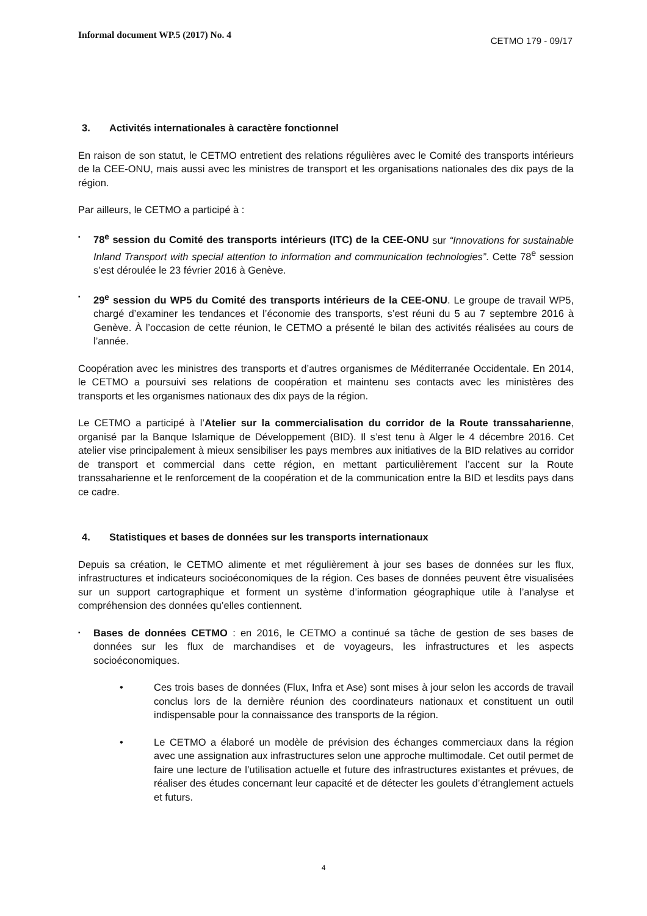Informal document WP.5 (2017) No. 4
CETMO 179 - 09/17
3. Activités internationales à caractère fonctionnel
En raison de son statut, le CETMO entretient des relations régulières avec le Comité des transports intérieurs de la CEE-ONU, mais aussi avec les ministres de transport et les organisations nationales des dix pays de la région.
Par ailleurs, le CETMO a participé à :
▪
78<sup>e</sup> session du Comité des transports intérieurs (ITC) de la CEE-ONU sur “Innovations for sustainable Inland Transport with special attention to information and communication technologies”. Cette 78<sup>e</sup> session s’est déroulée le 23 février 2016 à Genève.
▪
29<sup>e</sup> session du WP5 du Comité des transports intérieurs de la CEE-ONU. Le groupe de travail WP5, chargé d’examiner les tendances et l’économie des transports, s’est réuni du 5 au 7 septembre 2016 à Genève. À l’occasion de cette réunion, le CETMO a présenté le bilan des activités réalisées au cours de l’année.
Coopération avec les ministres des transports et d’autres organismes de Méditerranée Occidentale. En 2014, le CETMO a poursuivi ses relations de coopération et maintenu ses contacts avec les ministères des transports et les organismes nationaux des dix pays de la région.
Le CETMO a participé à l’Atelier sur la commercialisation du corridor de la Route transsaharienne, organisé par la Banque Islamique de Développement (BID). Il s’est tenu à Alger le 4 décembre 2016. Cet atelier vise principalement à mieux sensibiliser les pays membres aux initiatives de la BID relatives au corridor de transport et commercial dans cette région, en mettant particulièrement l’accent sur la Route transsaharienne et le renforcement de la coopération et de la communication entre la BID et lesdits pays dans ce cadre.
4. Statistiques et bases de données sur les transports internationaux
Depuis sa création, le CETMO alimente et met régulièrement à jour ses bases de données sur les flux, infrastructures et indicateurs socioéconomiques de la région. Ces bases de données peuvent être visualisées sur un support cartographique et forment un système d’information géographique utile à l’analyse et compréhension des données qu’elles contiennent.
▪
Bases de données CETMO : en 2016, le CETMO a continué sa tâche de gestion de ses bases de données sur les flux de marchandises et de voyageurs, les infrastructures et les aspects socioéconomiques.
• Ces trois bases de données (Flux, Infra et Ase) sont mises à jour selon les accords de travail conclus lors de la dernière réunion des coordinateurs nationaux et constituent un outil indispensable pour la connaissance des transports de la région.
• Le CETMO a élaboré un modèle de prévision des échanges commerciaux dans la région avec une assignation aux infrastructures selon une approche multimodale. Cet outil permet de faire une lecture de l’utilisation actuelle et future des infrastructures existantes et prévues, de réaliser des études concernant leur capacité et de détecter les goulets d’étranglement actuels et futurs.
4